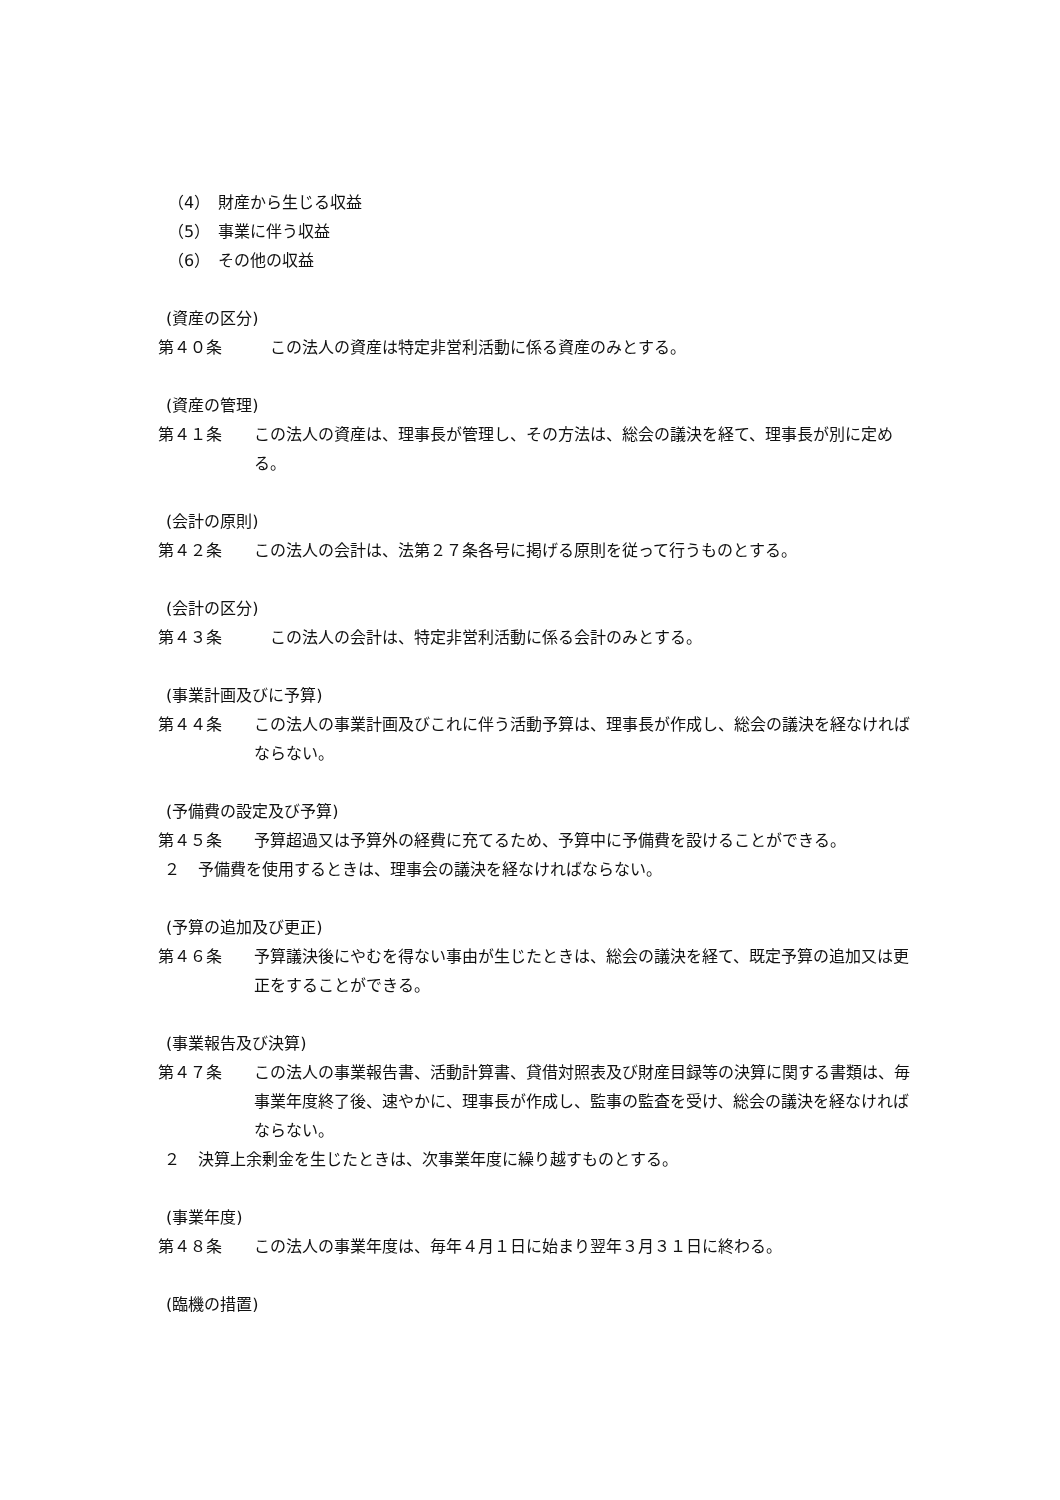（4）　財産から生じる収益
（5）　事業に伴う収益
（6）　その他の収益
(資産の区分)
第４０条　この法人の資産は特定非営利活動に係る資産のみとする。
(資産の管理)
第４１条 この法人の資産は、理事長が管理し、その方法は、総会の議決を経て、理事長が別に定める。
(会計の原則)
第４２条 この法人の会計は、法第２７条各号に掲げる原則を従って行うものとする。
(会計の区分)
第４３条　この法人の会計は、特定非営利活動に係る会計のみとする。
(事業計画及びに予算)
第４４条 この法人の事業計画及びこれに伴う活動予算は、理事長が作成し、総会の議決を経なければならない。
(予備費の設定及び予算)
第４５条 予算超過又は予算外の経費に充てるため、予算中に予備費を設けることができる。
２ 予備費を使用するときは、理事会の議決を経なければならない。
(予算の追加及び更正)
第４６条 予算議決後にやむを得ない事由が生じたときは、総会の議決を経て、既定予算の追加又は更正をすることができる。
(事業報告及び決算)
第４７条 この法人の事業報告書、活動計算書、貸借対照表及び財産目録等の決算に関する書類は、毎事業年度終了後、速やかに、理事長が作成し、監事の監査を受け、総会の議決を経なければならない。
２ 決算上余剰金を生じたときは、次事業年度に繰り越すものとする。
(事業年度)
第４８条 この法人の事業年度は、毎年４月１日に始まり翌年３月３１日に終わる。
(臨機の措置)